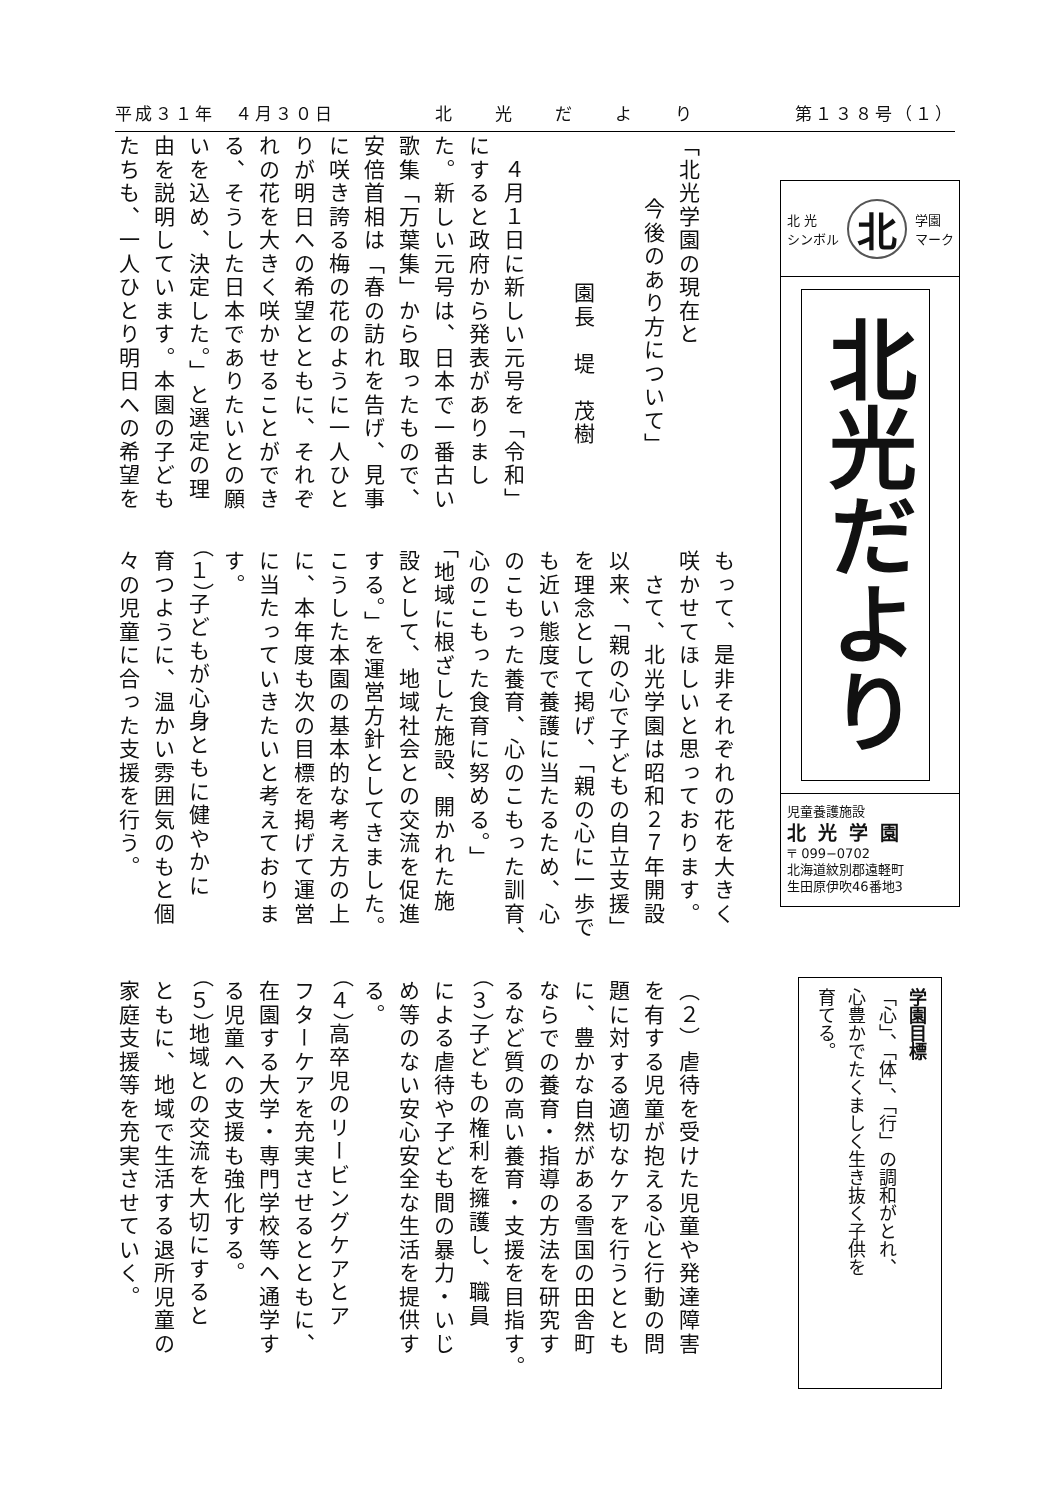平成３１年　４月３０日 北　　光　　だ　　よ　　り 第１３８号（１）
北 光
シンボル 北 学園
マーク
北光だより
児童養護施設
北光学園
〒 099−0702
北海道紋別郡遠軽町
生田原伊吹46番地3
学園目標
「心」、「体」、「行」の調和がとれ、
心豊かでたくましく生き抜く子供を
育てる。
「北光学園の現在と
今後のあり方について」
園長　堤　茂樹
　４月１日に新しい元号を「令和」
にすると政府から発表がありまし
た。新しい元号は、日本で一番古い
歌集「万葉集」から取ったもので、
安倍首相は「春の訪れを告げ、見事
に咲き誇る梅の花のように一人ひと
りが明日への希望とともに、それぞ
れの花を大きく咲かせることができ
る、そうした日本でありたいとの願
いを込め、決定した。」と選定の理
由を説明しています。本園の子ども
たちも、一人ひとり明日への希望を
もって、是非それぞれの花を大きく
咲かせてほしいと思っております。
　さて、北光学園は昭和２７年開設
以来、「親の心で子どもの自立支援」
を理念として掲げ、「親の心に一歩で
も近い態度で養護に当たるため、心
のこもった養育、心のこもった訓育、
心のこもった食育に努める。」
「地域に根ざした施設、開かれた施
設として、地域社会との交流を促進
する。」を運営方針としてきました。
こうした本園の基本的な考え方の上
に、本年度も次の目標を掲げて運営
に当たっていきたいと考えておりま
す。
（１）子どもが心身ともに健やかに
育つように、温かい雰囲気のもと個
々の児童に合った支援を行う。
（２）虐待を受けた児童や発達障害
を有する児童が抱える心と行動の問
題に対する適切なケアを行うととも
に、豊かな自然がある雪国の田舎町
ならでの養育・指導の方法を研究す
るなど質の高い養育・支援を目指す。
（３）子どもの権利を擁護し、職員
による虐待や子ども間の暴力・いじ
め等のない安心安全な生活を提供す
る。
（４）高卒児のリービングケアとア
フターケアを充実させるとともに、
在園する大学・専門学校等へ通学す
る児童への支援も強化する。
（５）地域との交流を大切にすると
ともに、地域で生活する退所児童の
家庭支援等を充実させていく。